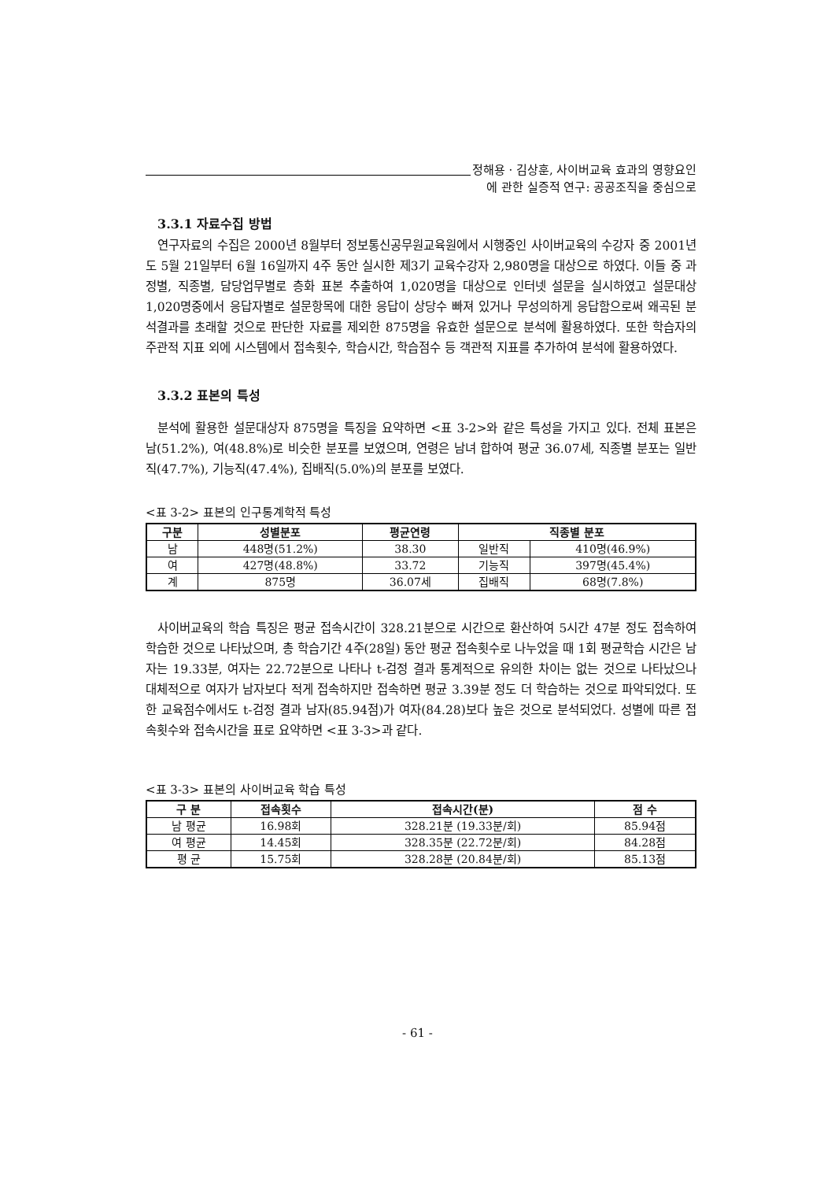정해용 · 김상훈, 사이버교육 효과의 영향요인
에 관한 실증적 연구: 공공조직을 중심으로
3.3.1 자료수집 방법
연구자료의 수집은 2000년 8월부터 정보통신공무원교육원에서 시행중인 사이버교육의 수강자 중 2001년도 5월 21일부터 6월 16일까지 4주 동안 실시한 제3기 교육수강자 2,980명을 대상으로 하였다. 이들 중 과정별, 직종별, 담당업무별로 층화 표본 추출하여 1,020명을 대상으로 인터넷 설문을 실시하였고 설문대상 1,020명중에서 응답자별로 설문항목에 대한 응답이 상당수 빠져 있거나 무성의하게 응답함으로써 왜곡된 분석결과를 초래할 것으로 판단한 자료를 제외한 875명을 유효한 설문으로 분석에 활용하였다. 또한 학습자의 주관적 지표 외에 시스템에서 접속횟수, 학습시간, 학습점수 등 객관적 지표를 추가하여 분석에 활용하였다.
3.3.2 표본의 특성
분석에 활용한 설문대상자 875명을 특징을 요약하면 <표 3-2>와 같은 특성을 가지고 있다. 전체 표본은 남(51.2%), 여(48.8%)로 비슷한 분포를 보였으며, 연령은 남녀 합하여 평균 36.07세, 직종별 분포는 일반직(47.7%), 기능직(47.4%), 집배직(5.0%)의 분포를 보였다.
<표 3-2> 표본의 인구통계학적 특성
| 구분 | 성별분포 | 평균연령 | 직종별 분포 | |
| --- | --- | --- | --- | --- |
| 남 | 448명(51.2%) | 38.30 | 일반직 | 410명(46.9%) |
| 여 | 427명(48.8%) | 33.72 | 기능직 | 397명(45.4%) |
| 계 | 875명 | 36.07세 | 집배직 | 68명(7.8%) |
사이버교육의 학습 특징은 평균 접속시간이 328.21분으로 시간으로 환산하여 5시간 47분 정도 접속하여 학습한 것으로 나타났으며, 총 학습기간 4주(28일) 동안 평균 접속횟수로 나누었을 때 1회 평균학습 시간은 남자는 19.33분, 여자는 22.72분으로 나타나 t-검정 결과 통계적으로 유의한 차이는 없는 것으로 나타났으나 대체적으로 여자가 남자보다 적게 접속하지만 접속하면 평균 3.39분 정도 더 학습하는 것으로 파악되었다. 또한 교육점수에서도 t-검정 결과 남자(85.94점)가 여자(84.28)보다 높은 것으로 분석되었다. 성별에 따른 접속횟수와 접속시간을 표로 요약하면 <표 3-3>과 같다.
<표 3-3> 표본의 사이버교육 학습 특성
| 구 분 | 접속횟수 | 접속시간(분) | 점 수 |
| --- | --- | --- | --- |
| 남 평균 | 16.98회 | 328.21분 (19.33분/회) | 85.94점 |
| 여 평균 | 14.45회 | 328.35분 (22.72분/회) | 84.28점 |
| 평 균 | 15.75회 | 328.28분 (20.84분/회) | 85.13점 |
- 61 -